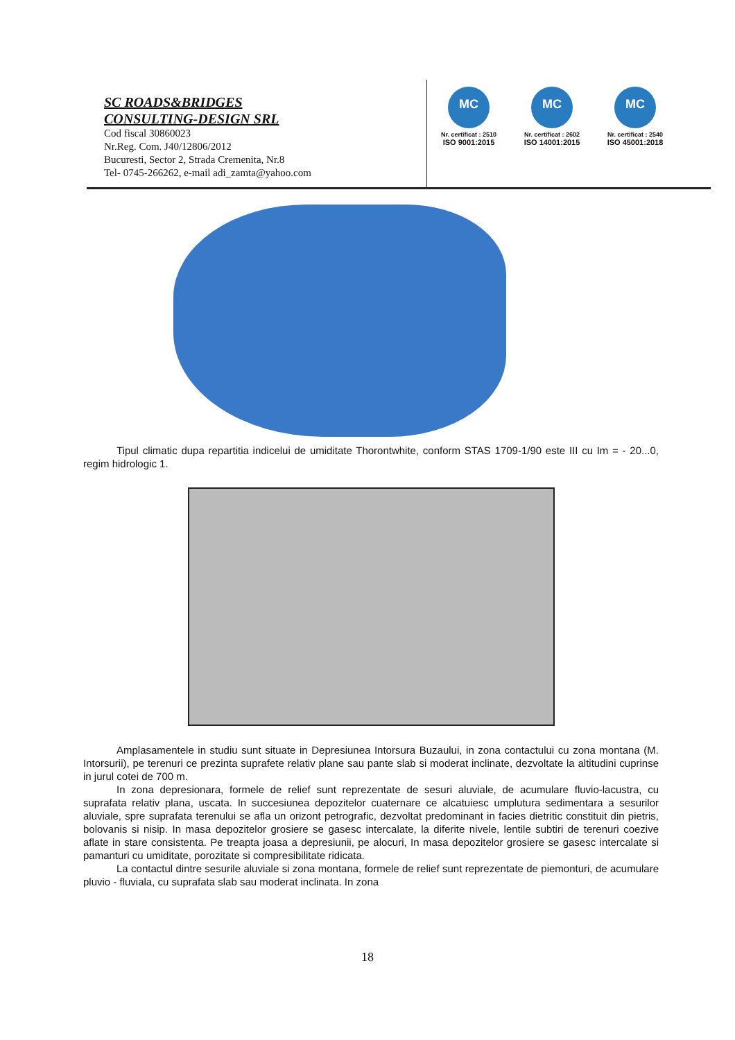SC ROADS&BRIDGES
CONSULTING-DESIGN SRL
Cod fiscal 30860023
Nr.Reg. Com. J40/12806/2012
Bucuresti, Sector 2, Strada Cremenita, Nr.8
Tel- 0745-266262, e-mail adi_zamta@yahoo.com
MC
Nr. certificat : 2510
ISO 9001:2015
MC
Nr. certificat : 2602
ISO 14001:2015
MC
Nr. certificat : 2540
ISO 45001:2018
Tipul climatic dupa repartitia indicelui de umiditate Thorontwhite, conform STAS 1709-1/90 este III cu Im = - 20...0, regim hidrologic 1.
Amplasamentele in studiu sunt situate in Depresiunea Intorsura Buzaului, in zona contactului cu zona montana (M. Intorsurii), pe terenuri ce prezinta suprafete relativ plane sau pante slab si moderat inclinate, dezvoltate la altitudini cuprinse in jurul cotei de 700 m.
In zona depresionara, formele de relief sunt reprezentate de sesuri aluviale, de acumulare fluvio-lacustra, cu suprafata relativ plana, uscata. In succesiunea depozitelor cuaternare ce alcatuiesc umplutura sedimentara a sesurilor aluviale, spre suprafata terenului se afla un orizont petrografic, dezvoltat predominant in facies dietritic constituit din pietris, bolovanis si nisip. In masa depozitelor grosiere se gasesc intercalate, la diferite nivele, lentile subtiri de terenuri coezive aflate in stare consistenta. Pe treapta joasa a depresiunii, pe alocuri, In masa depozitelor grosiere se gasesc intercalate si pamanturi cu umiditate, porozitate si compresibilitate ridicata.
La contactul dintre sesurile aluviale si zona montana, formele de relief sunt reprezentate de piemonturi, de acumulare pluvio - fluviala, cu suprafata slab sau moderat inclinata. In zona
18